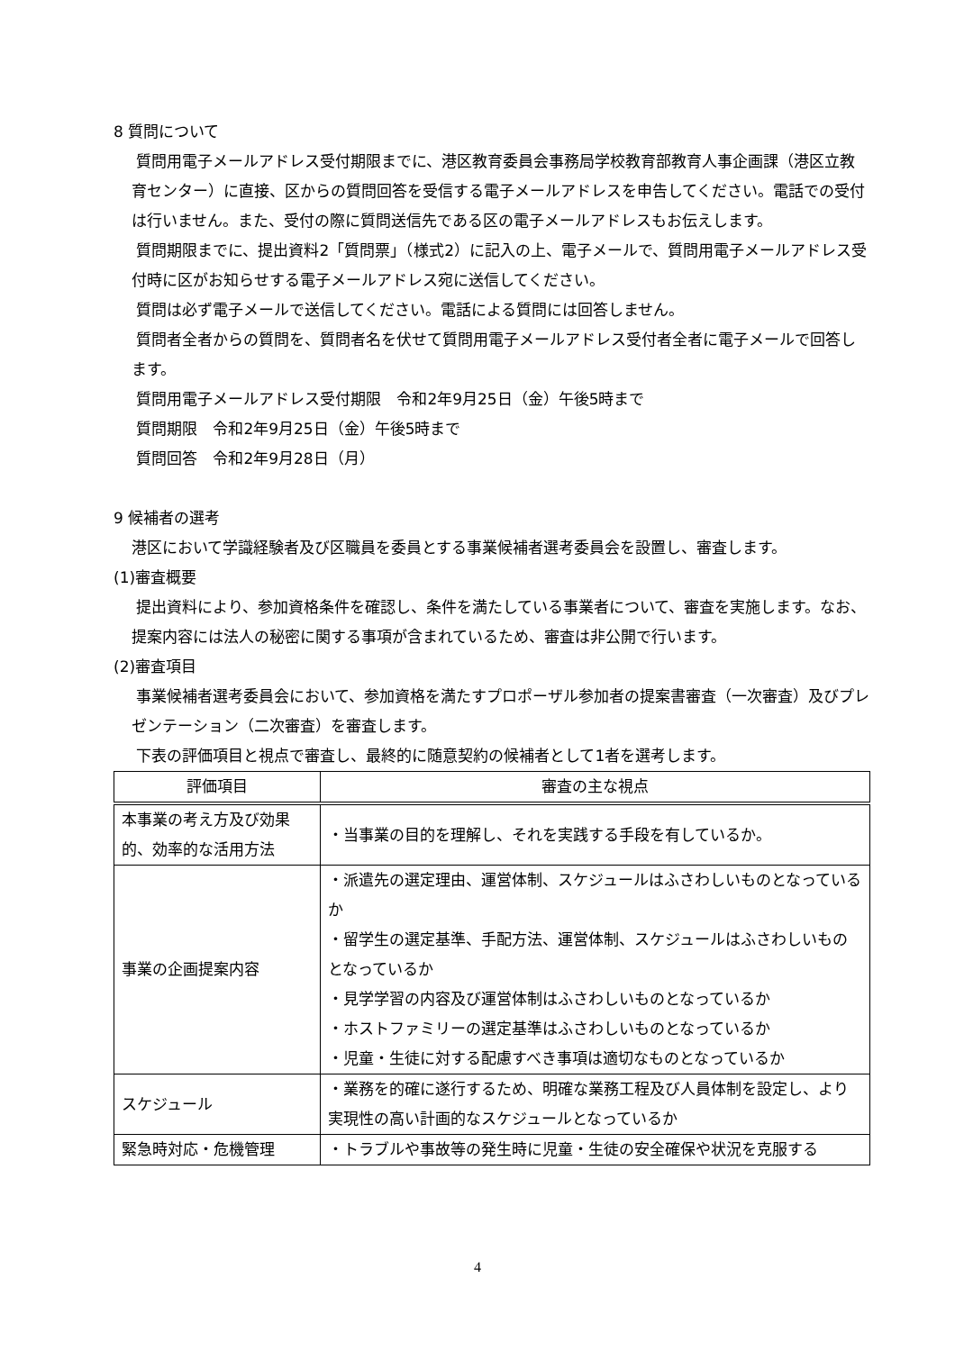8 質問について
質問用電子メールアドレス受付期限までに、港区教育委員会事務局学校教育部教育人事企画課（港区立教育センター）に直接、区からの質問回答を受信する電子メールアドレスを申告してください。電話での受付は行いません。また、受付の際に質問送信先である区の電子メールアドレスもお伝えします。
質問期限までに、提出資料2「質問票」（様式2）に記入の上、電子メールで、質問用電子メールアドレス受付時に区がお知らせする電子メールアドレス宛に送信してください。
質問は必ず電子メールで送信してください。電話による質問には回答しません。
質問者全者からの質問を、質問者名を伏せて質問用電子メールアドレス受付者全者に電子メールで回答します。
質問用電子メールアドレス受付期限　令和2年9月25日（金）午後5時まで
質問期限　令和2年9月25日（金）午後5時まで
質問回答　令和2年9月28日（月）
9 候補者の選考
港区において学識経験者及び区職員を委員とする事業候補者選考委員会を設置し、審査します。
(1)審査概要
提出資料により、参加資格条件を確認し、条件を満たしている事業者について、審査を実施します。なお、提案内容には法人の秘密に関する事項が含まれているため、審査は非公開で行います。
(2)審査項目
事業候補者選考委員会において、参加資格を満たすプロポーザル参加者の提案書審査（一次審査）及びプレゼンテーション（二次審査）を審査します。
下表の評価項目と視点で審査し、最終的に随意契約の候補者として1者を選考します。
| 評価項目 | 審査の主な視点 |
| --- | --- |
| 本事業の考え方及び効果的、効率的な活用方法 | ・当事業の目的を理解し、それを実践する手段を有しているか。 |
| 事業の企画提案内容 | ・派遣先の選定理由、運営体制、スケジュールはふさわしいものとなっているか ・留学生の選定基準、手配方法、運営体制、スケジュールはふさわしいものとなっているか ・見学学習の内容及び運営体制はふさわしいものとなっているか ・ホストファミリーの選定基準はふさわしいものとなっているか ・児童・生徒に対する配慮すべき事項は適切なものとなっているか |
| スケジュール | ・業務を的確に遂行するため、明確な業務工程及び人員体制を設定し、より実現性の高い計画的なスケジュールとなっているか |
| 緊急時対応・危機管理 | ・トラブルや事故等の発生時に児童・生徒の安全確保や状況を克服する |
4